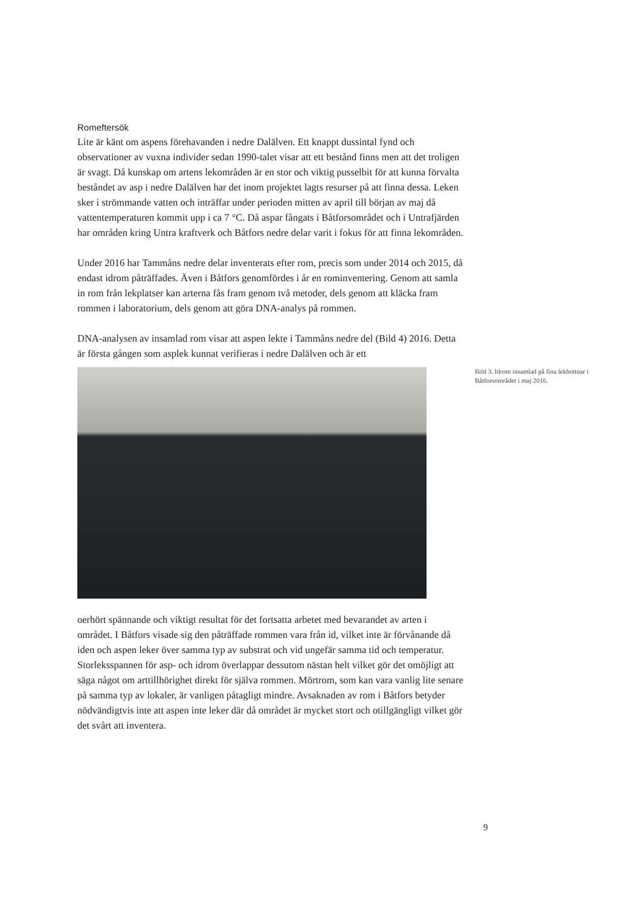Romeftersök
Lite är känt om aspens förehavanden i nedre Dalälven. Ett knappt dussintal fynd och observationer av vuxna individer sedan 1990-talet visar att ett bestånd finns men att det troligen är svagt. Då kunskap om artens lekområden är en stor och viktig pusselbit för att kunna förvalta beståndet av asp i nedre Dalälven har det inom projektet lagts resurser på att finna dessa. Leken sker i strömmande vatten och inträffar under perioden mitten av april till början av maj då vattentemperaturen kommit upp i ca 7 °C. Då aspar fångats i Båtforsområdet och i Untrafjärden har områden kring Untra kraftverk och Båtfors nedre delar varit i fokus för att finna lekområden.
Under 2016 har Tammåns nedre delar inventerats efter rom, precis som under 2014 och 2015, då endast idrom påträffades. Även i Båtfors genomfördes i år en rominventering. Genom att samla in rom från lekplatser kan arterna fås fram genom två metoder, dels genom att kläcka fram rommen i laboratorium, dels genom att göra DNA-analys på rommen.
DNA-analysen av insamlad rom visar att aspen lekte i Tammåns nedre del (Bild 4) 2016. Detta är första gången som asplek kunnat verifieras i nedre Dalälven och är ett
Bild 3. Idrom insamlad på fina lekbottnar i Båtforsområdet i maj 2016.
oerhört spännande och viktigt resultat för det fortsatta arbetet med bevarandet av arten i området. I Båtfors visade sig den påträffade rommen vara från id, vilket inte är förvånande då iden och aspen leker över samma typ av substrat och vid ungefär samma tid och temperatur. Storleksspannen för asp- och idrom överlappar dessutom nästan helt vilket gör det omöjligt att säga något om arttillhörighet direkt för själva rommen. Mörtrom, som kan vara vanlig lite senare på samma typ av lokaler, är vanligen påtagligt mindre. Avsaknaden av rom i Båtfors betyder nödvändigtvis inte att aspen inte leker där då området är mycket stort och otillgängligt vilket gör det svårt att inventera.
9